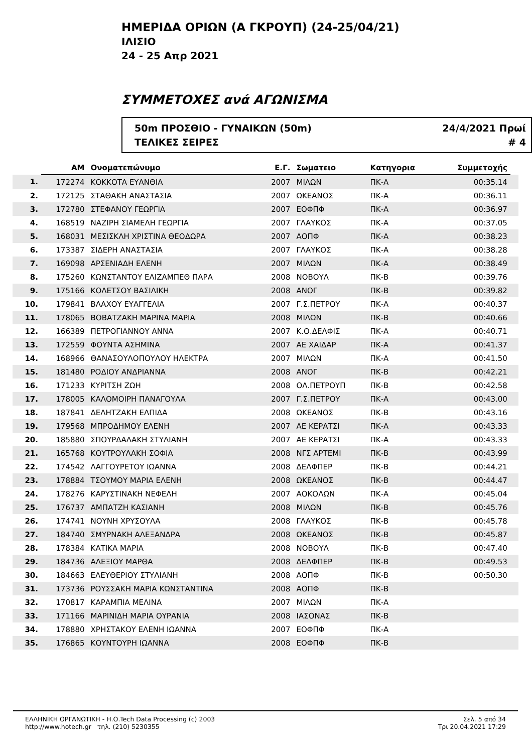ΗΜΕΡΙΔΑ ΟΡΙΩΝ (Α ΓΚΡΟΥΠ) (24-25/04/21)
ΙΛΙΣΙΟ
24 - 25 Απρ 2021
ΣΥΜΜΕΤΟΧΕΣ ανά ΑΓΩΝΙΣΜΑ
50m ΠΡΟΣΘΙΟ - ΓΥΝΑΙΚΩΝ (50m)
ΤΕΛΙΚΕΣ ΣΕΙΡΕΣ
24/4/2021 Πρωί
# 4
| | AM | Ονοματεπώνυμο | Ε.Γ. | Σωματειο | Κατηγορια | Συμμετοχής | |
| --- | --- | --- | --- | --- | --- | --- | --- |
| 1. | 172274 | ΚΟΚΚΟΤΑ ΕΥΑΝΘΙΑ | 2007 | ΜΙΛΩΝ | ΠΚ-Α | 00:35.14 | |
| 2. | 172125 | ΣΤΑΘΑΚΗ ΑΝΑΣΤΑΣΙΑ | 2007 | ΩΚΕΑΝΟΣ | ΠΚ-Α | 00:36.11 | |
| 3. | 172780 | ΣΤΕΦΑΝΟΥ ΓΕΩΡΓΙΑ | 2007 | ΕΟΦΠΦ | ΠΚ-Α | 00:36.97 | |
| 4. | 168519 | ΝΑΖΙΡΗ ΣΙΑΜΕΛΗ ΓΕΩΡΓΙΑ | 2007 | ΓΛΑΥΚΟΣ | ΠΚ-Α | 00:37.05 | |
| 5. | 168031 | ΜΕΣΙΣΚΛΗ ΧΡΙΣΤΙΝΑ ΘΕΟΔΩΡΑ | 2007 | ΑΟΠΦ | ΠΚ-Α | 00:38.23 | |
| 6. | 173387 | ΣΙΔΕΡΗ ΑΝΑΣΤΑΣΙΑ | 2007 | ΓΛΑΥΚΟΣ | ΠΚ-Α | 00:38.28 | |
| 7. | 169098 | ΑΡΣΕΝΙΑΔΗ ΕΛΕΝΗ | 2007 | ΜΙΛΩΝ | ΠΚ-Α | 00:38.49 | |
| 8. | 175260 | ΚΩΝΣΤΑΝΤΟΥ ΕΛΙΖΑΜΠΕΘ ΠΑΡΑ | 2008 | ΝΟΒΟΥΛ | ΠΚ-Β | 00:39.76 | |
| 9. | 175166 | ΚΟΛΕΤΣΟΥ ΒΑΣΙΛΙΚΗ | 2008 | ΑΝΟΓ | ΠΚ-Β | 00:39.82 | |
| 10. | 179841 | ΒΛΑΧΟΥ ΕΥΑΓΓΕΛΙΑ | 2007 | Γ.Σ.ΠΕΤΡΟΥ | ΠΚ-Α | 00:40.37 | |
| 11. | 178065 | ΒΟΒΑΤΖΑΚΗ ΜΑΡΙΝΑ ΜΑΡΙΑ | 2008 | ΜΙΛΩΝ | ΠΚ-Β | 00:40.66 | |
| 12. | 166389 | ΠΕΤΡΟΓΙΑΝΝΟΥ ΑΝΝΑ | 2007 | Κ.Ο.ΔΕΛΦΙΣ | ΠΚ-Α | 00:40.71 | |
| 13. | 172559 | ΦΟΥΝΤΑ ΑΣΗΜΙΝΑ | 2007 | ΑΕ ΧΑΙΔΑΡ | ΠΚ-Α | 00:41.37 | |
| 14. | 168966 | ΘΑΝΑΣΟΥΛΟΠΟΥΛΟΥ ΗΛΕΚΤΡΑ | 2007 | ΜΙΛΩΝ | ΠΚ-Α | 00:41.50 | |
| 15. | 181480 | ΡΟΔΙΟΥ ΑΝΔΡΙΑΝΝΑ | 2008 | ΑΝΟΓ | ΠΚ-Β | 00:42.21 | |
| 16. | 171233 | ΚΥΡΙΤΣΗ ΖΩΗ | 2008 | ΟΛ.ΠΕΤΡΟΥΠ | ΠΚ-Β | 00:42.58 | |
| 17. | 178005 | ΚΑΛΟΜΟΙΡΗ ΠΑΝΑΓΟΥΛΑ | 2007 | Γ.Σ.ΠΕΤΡΟΥ | ΠΚ-Α | 00:43.00 | |
| 18. | 187841 | ΔΕΛΗΤΖΑΚΗ ΕΛΠΙΔΑ | 2008 | ΩΚΕΑΝΟΣ | ΠΚ-Β | 00:43.16 | |
| 19. | 179568 | ΜΠΡΟΔΗΜΟΥ ΕΛΕΝΗ | 2007 | ΑΕ ΚΕΡΑΤΣΙ | ΠΚ-Α | 00:43.33 | |
| 20. | 185880 | ΣΠΟΥΡΔΑΛΑΚΗ ΣΤΥΛΙΑΝΗ | 2007 | ΑΕ ΚΕΡΑΤΣΙ | ΠΚ-Α | 00:43.33 | |
| 21. | 165768 | ΚΟΥΤΡΟΥΛΑΚΗ ΣΟΦΙΑ | 2008 | ΝΓΣ ΑΡΤΕΜΙ | ΠΚ-Β | 00:43.99 | |
| 22. | 174542 | ΛΑΓΓΟΥΡΕΤΟΥ ΙΩΑΝΝΑ | 2008 | ΔΕΛΦΠΕΡ | ΠΚ-Β | 00:44.21 | |
| 23. | 178884 | ΤΣΟΥΜΟΥ ΜΑΡΙΑ ΕΛΕΝΗ | 2008 | ΩΚΕΑΝΟΣ | ΠΚ-Β | 00:44.47 | |
| 24. | 178276 | ΚΑΡΥΣΤΙΝΑΚΗ ΝΕΦΕΛΗ | 2007 | ΑΟΚΟΛΩΝ | ΠΚ-Α | 00:45.04 | |
| 25. | 176737 | ΑΜΠΑΤΖΗ ΚΑΣΙΑΝΗ | 2008 | ΜΙΛΩΝ | ΠΚ-Β | 00:45.76 | |
| 26. | 174741 | ΝΟΥΝΗ ΧΡΥΣΟΥΛΑ | 2008 | ΓΛΑΥΚΟΣ | ΠΚ-Β | 00:45.78 | |
| 27. | 184740 | ΣΜΥΡΝΑΚΗ ΑΛΕΞΑΝΔΡΑ | 2008 | ΩΚΕΑΝΟΣ | ΠΚ-Β | 00:45.87 | |
| 28. | 178384 | ΚΑΤΙΚΑ ΜΑΡΙΑ | 2008 | ΝΟΒΟΥΛ | ΠΚ-Β | 00:47.40 | |
| 29. | 184736 | ΑΛΕΞΙΟΥ ΜΑΡΘΑ | 2008 | ΔΕΛΦΠΕΡ | ΠΚ-Β | 00:49.53 | |
| 30. | 184663 | ΕΛΕΥΘΕΡΙΟΥ ΣΤΥΛΙΑΝΗ | 2008 | ΑΟΠΦ | ΠΚ-Β | 00:50.30 | |
| 31. | 173736 | ΡΟΥΣΣΑΚΗ ΜΑΡΙΑ ΚΩΝΣΤΑΝΤΙΝΑ | 2008 | ΑΟΠΦ | ΠΚ-Β | | |
| 32. | 170817 | ΚΑΡΑΜΠΙΑ ΜΕΛΙΝΑ | 2007 | ΜΙΛΩΝ | ΠΚ-Α | | |
| 33. | 171166 | ΜΑΡΙΝΙΔΗ ΜΑΡΙΑ ΟΥΡΑΝΙΑ | 2008 | ΙΑΣΟΝΑΣ | ΠΚ-Β | | |
| 34. | 178880 | ΧΡΗΣΤΑΚΟΥ ΕΛΕΝΗ ΙΩΑΝΝΑ | 2007 | ΕΟΦΠΦ | ΠΚ-Α | | |
| 35. | 176865 | ΚΟΥΝΤΟΥΡΗ ΙΩΑΝΝΑ | 2008 | ΕΟΦΠΦ | ΠΚ-Β | | |
ΕΛΛΗΝΙΚΗ ΟΡΓΑΝΩΤΙΚΗ - Η.Ο.Tech Data Processing (c) 2003
http://www.hotech.gr τηλ. (210) 5230355
Σελ. 5 από 34
Τρι 20.04.2021 17:29